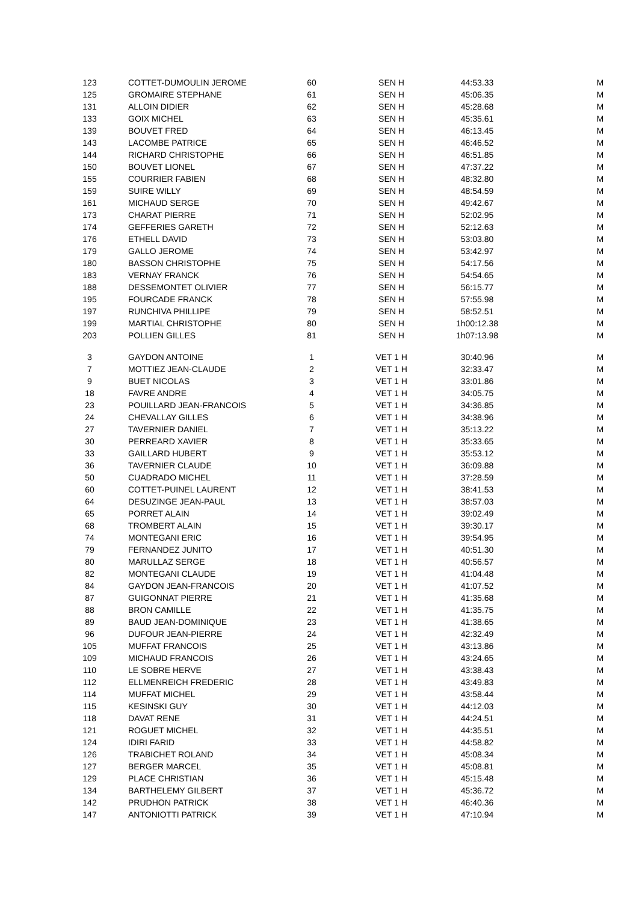| 123 | COTTET-DUMOULIN JEROME | 60 | SEN H | 44:53.33 | M |
| 125 | GROMAIRE STEPHANE | 61 | SEN H | 45:06.35 | M |
| 131 | ALLOIN DIDIER | 62 | SEN H | 45:28.68 | M |
| 133 | GOIX MICHEL | 63 | SEN H | 45:35.61 | M |
| 139 | BOUVET FRED | 64 | SEN H | 46:13.45 | M |
| 143 | LACOMBE PATRICE | 65 | SEN H | 46:46.52 | M |
| 144 | RICHARD CHRISTOPHE | 66 | SEN H | 46:51.85 | M |
| 150 | BOUVET LIONEL | 67 | SEN H | 47:37.22 | M |
| 155 | COURRIER FABIEN | 68 | SEN H | 48:32.80 | M |
| 159 | SUIRE WILLY | 69 | SEN H | 48:54.59 | M |
| 161 | MICHAUD SERGE | 70 | SEN H | 49:42.67 | M |
| 173 | CHARAT PIERRE | 71 | SEN H | 52:02.95 | M |
| 174 | GEFFERIES GARETH | 72 | SEN H | 52:12.63 | M |
| 176 | ETHELL DAVID | 73 | SEN H | 53:03.80 | M |
| 179 | GALLO JEROME | 74 | SEN H | 53:42.97 | M |
| 180 | BASSON CHRISTOPHE | 75 | SEN H | 54:17.56 | M |
| 183 | VERNAY FRANCK | 76 | SEN H | 54:54.65 | M |
| 188 | DESSEMONTET OLIVIER | 77 | SEN H | 56:15.77 | M |
| 195 | FOURCADE FRANCK | 78 | SEN H | 57:55.98 | M |
| 197 | RUNCHIVA PHILLIPE | 79 | SEN H | 58:52.51 | M |
| 199 | MARTIAL CHRISTOPHE | 80 | SEN H | 1h00:12.38 | M |
| 203 | POLLIEN GILLES | 81 | SEN H | 1h07:13.98 | M |
| 3 | GAYDON ANTOINE | 1 | VET 1 H | 30:40.96 | M |
| 7 | MOTTIEZ JEAN-CLAUDE | 2 | VET 1 H | 32:33.47 | M |
| 9 | BUET NICOLAS | 3 | VET 1 H | 33:01.86 | M |
| 18 | FAVRE ANDRE | 4 | VET 1 H | 34:05.75 | M |
| 23 | POUILLARD JEAN-FRANCOIS | 5 | VET 1 H | 34:36.85 | M |
| 24 | CHEVALLAY GILLES | 6 | VET 1 H | 34:38.96 | M |
| 27 | TAVERNIER DANIEL | 7 | VET 1 H | 35:13.22 | M |
| 30 | PERREARD XAVIER | 8 | VET 1 H | 35:33.65 | M |
| 33 | GAILLARD HUBERT | 9 | VET 1 H | 35:53.12 | M |
| 36 | TAVERNIER CLAUDE | 10 | VET 1 H | 36:09.88 | M |
| 50 | CUADRADO MICHEL | 11 | VET 1 H | 37:28.59 | M |
| 60 | COTTET-PUINEL LAURENT | 12 | VET 1 H | 38:41.53 | M |
| 64 | DESUZINGE JEAN-PAUL | 13 | VET 1 H | 38:57.03 | M |
| 65 | PORRET ALAIN | 14 | VET 1 H | 39:02.49 | M |
| 68 | TROMBERT ALAIN | 15 | VET 1 H | 39:30.17 | M |
| 74 | MONTEGANI ERIC | 16 | VET 1 H | 39:54.95 | M |
| 79 | FERNANDEZ JUNITO | 17 | VET 1 H | 40:51.30 | M |
| 80 | MARULLAZ SERGE | 18 | VET 1 H | 40:56.57 | M |
| 82 | MONTEGANI CLAUDE | 19 | VET 1 H | 41:04.48 | M |
| 84 | GAYDON JEAN-FRANCOIS | 20 | VET 1 H | 41:07.52 | M |
| 87 | GUIGONNAT PIERRE | 21 | VET 1 H | 41:35.68 | M |
| 88 | BRON CAMILLE | 22 | VET 1 H | 41:35.75 | M |
| 89 | BAUD JEAN-DOMINIQUE | 23 | VET 1 H | 41:38.65 | M |
| 96 | DUFOUR JEAN-PIERRE | 24 | VET 1 H | 42:32.49 | M |
| 105 | MUFFAT FRANCOIS | 25 | VET 1 H | 43:13.86 | M |
| 109 | MICHAUD FRANCOIS | 26 | VET 1 H | 43:24.65 | M |
| 110 | LE SOBRE HERVE | 27 | VET 1 H | 43:38.43 | M |
| 112 | ELLMENREICH FREDERIC | 28 | VET 1 H | 43:49.83 | M |
| 114 | MUFFAT MICHEL | 29 | VET 1 H | 43:58.44 | M |
| 115 | KESINSKI GUY | 30 | VET 1 H | 44:12.03 | M |
| 118 | DAVAT RENE | 31 | VET 1 H | 44:24.51 | M |
| 121 | ROGUET MICHEL | 32 | VET 1 H | 44:35.51 | M |
| 124 | IDIRI FARID | 33 | VET 1 H | 44:58.82 | M |
| 126 | TRABICHET ROLAND | 34 | VET 1 H | 45:08.34 | M |
| 127 | BERGER MARCEL | 35 | VET 1 H | 45:08.81 | M |
| 129 | PLACE CHRISTIAN | 36 | VET 1 H | 45:15.48 | M |
| 134 | BARTHELEMY GILBERT | 37 | VET 1 H | 45:36.72 | M |
| 142 | PRUDHON PATRICK | 38 | VET 1 H | 46:40.36 | M |
| 147 | ANTONIOTTI PATRICK | 39 | VET 1 H | 47:10.94 | M |